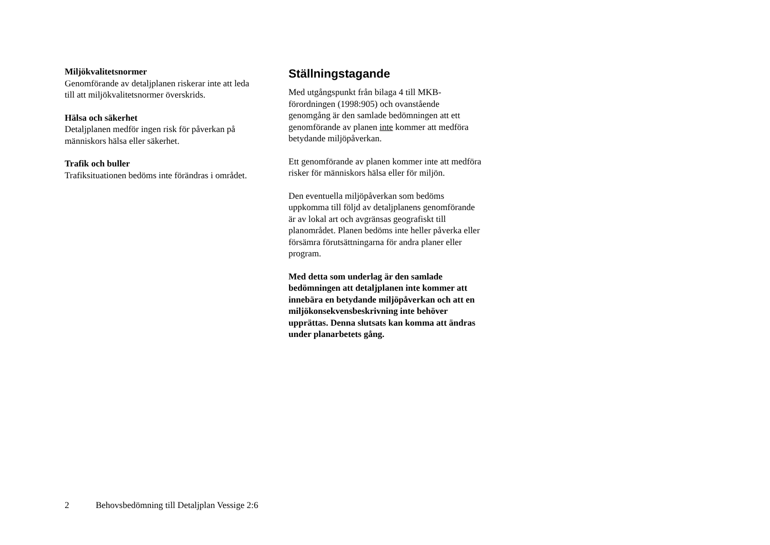Miljökvalitetsnormer
Genomförande av detaljplanen riskerar inte att leda till att miljökvalitetsnormer överskrids.
Hälsa och säkerhet
Detaljplanen medför ingen risk för påverkan på människors hälsa eller säkerhet.
Trafik och buller
Trafiksituationen bedöms inte förändras i området.
Ställningstagande
Med utgångspunkt från bilaga 4 till MKB-förordningen (1998:905) och ovanstående genomgång är den samlade bedömningen att ett genomförande av planen inte kommer att medföra betydande miljöpåverkan.
Ett genomförande av planen kommer inte att medföra risker för människors hälsa eller för miljön.
Den eventuella miljöpåverkan som bedöms uppkomma till följd av detaljplanens genomförande är av lokal art och avgränsas geografiskt till planområdet. Planen bedöms inte heller påverka eller försämra förutsättningarna för andra planer eller program.
Med detta som underlag är den samlade bedömningen att detaljplanen inte kommer att innebära en betydande miljöpåverkan och att en miljökonsekvensbeskrivning inte behöver upprättas. Denna slutsats kan komma att ändras under planarbetets gång.
2 Behovsbedömning till Detaljplan Vessige 2:6